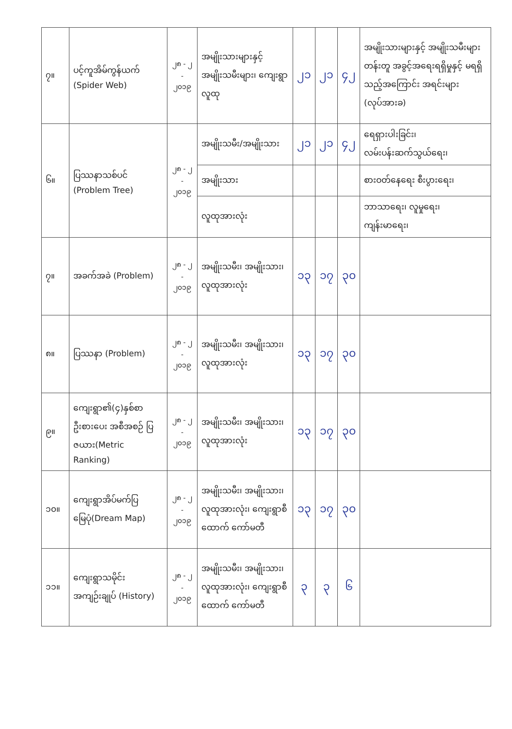| ၇။ | ပင့်ကူအိမ်ကွန်ယက် (Spider Web) | ၂၈ - ၂ - ၂၀၁၉ | အမျိုးသားများနှင့် အမျိုးသမီးများ၊ ကျေးရွာလူထု | ၂၁ | ၂၁ | ၄၂ | အမျိုးသားများနှင့် အမျိုးသမီးများတန်းတူ အခွင့်အရေးရရှိမှုနှင့် မရရှိသည့်အကြောင်း အရင်းများ (လုပ်အားခ) |
| ၆။ | ပြဿနာသစ်ပင် (Problem Tree) | ၂၈ - ၂ - ၂၀၁၉ | အမျိုးသမီး/အမျိုးသား | ၂၁ | ၂၁ | ၄၂ | ရေရှားပါးခြင်း၊ လမ်းပန်းဆက်သွယ်ရေး၊ |
| | | | အမျိုးသား | | | | စားဝတ်နေရေး စီးပွားရေး၊ |
| | | | လူထုအားလုံး | | | | ဘာသာရေး၊ လူမှုရေး၊ ကျန်းမာရေး၊ |
| ၇။ | အခက်အခဲ (Problem) | ၂၈ - ၂ - ၂၀၁၉ | အမျိုးသမီး၊ အမျိုးသား၊ လူထုအားလုံး | ၁၃ | ၁၇ | ၃၀ | |
| ၈။ | ပြဿနာ (Problem) | ၂၈ - ၂ - ၂၀၁၉ | အမျိုးသမီး၊ အမျိုးသား၊ လူထုအားလုံး | ၁၃ | ၁၇ | ၃၀ | |
| ၉။ | ကျေးရွာ၏(၄)နှစ်စာ ဦးစားပေး အစီအစဉ် ပြဇယား(Metric Ranking) | ၂၈ - ၂ - ၂၀၁၉ | အမျိုးသမီး၊ အမျိုးသား၊ လူထုအားလုံး | ၁၃ | ၁၇ | ၃၀ | |
| ၁၀။ | ကျေးရွာအိပ်မက်ပြ မြေပုံ(Dream Map) | ၂၈ - ၂ - ၂၀၁၉ | အမျိုးသမီး၊ အမျိုးသား၊ လူထုအားလုံး၊ ကျေးရွာစီထောက် ကော်မတီ | ၁၃ | ၁၇ | ၃၀ | |
| ၁၁။ | ကျေးရွာသမိုင်း အကျဉ်းချုပ် (History) | ၂၈ - ၂ - ၂၀၁၉ | အမျိုးသမီး၊ အမျိုးသား၊ လူထုအားလုံး၊ ကျေးရွာစီထောက် ကော်မတီ | ၃ | ၃ | ၆ | |